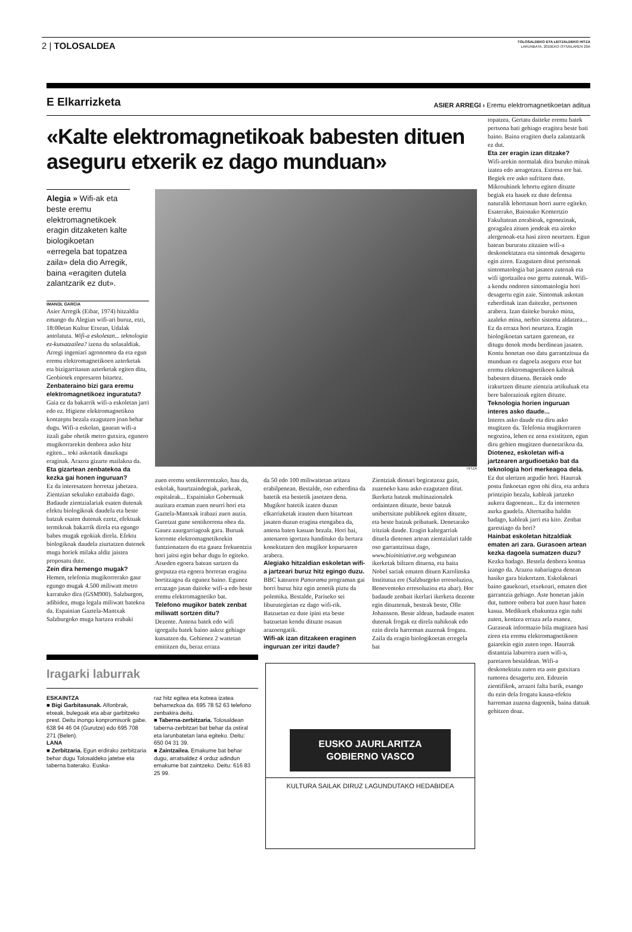2 | TOLOSALDEA
TOLOSALDEKO ETA LEITZALDEKO HITZA
LARUNBATA, 2010EKO OTSAILAREN 20A
E Elkarrizketa ASIER ARREGI › Eremu elektromagnetikoetan aditua
«Kalte elektromagnetikoak babesten dituen aseguru etxerik ez dago munduan»
Alegia » Wifi-ak eta beste eremu elektromagnetikoek eragin ditzaketen kalte biologikoetan «erregela bat topatzea zaila» dela dio Arregik, baina «eragiten dutela zalantzarik ez dut».
IMANOL GARCIA
Asier Arregik (Eibar, 1974) hitzaldia emango du Alegian wifi-ari buruz, etzi, 18:00etan Kultur Etxean, Udalak antolatuta. Wifi-a eskoletan... teknologia ez-kutsatzailea? izena du solasaldiak. Arregi ingeniari agronomoa da eta egun eremu elektromagnetikoen azterketak eta bizigarritasun azterketak egiten ditu, Geobiotek enpresaren bitartez.
Zenbateraino bizi gara eremu elektromagnetikoez inguratuta?
Gaia ez da bakarrik wifi-a eskoletan jarri edo ez. Higiene elektromagnetikoa kontzeptu bezala ezagutzen joan behar dugu. Wifi-a eskolan, gauean wifi-a itzali gabe ohetik metro gutxira, egunero mugikorrarekin denbora asko hitz egiten... toki askotatik dauzkagu eraginak. Arazoa gizarte mailakoa da.
Eta gizartean zenbatekoa da kezka gai honen inguruan?
Ez da interesatzen horretaz jabetzea. Zientzian sekulako eztabaida dago. Badaude zientzialariak esaten dutenak efektu biologikoak daudela eta beste batzuk esaten dutenak ezetz, efektuak termikoak bakarrik direla eta egungo babes mugak egokiak direla. Efektu biologikoak daudela ziurtatzen dutenek muga horiek milaka aldiz jaistea proposatu dute.
Zein dira hemengo mugak?
Hemen, telefonia mugikorrerako gaur egungo mugak 4.500 miliwatt metro karratuko dira (GSM900). Salzburgon, adibidez, muga legala miliwatt batekoa da. Espainian Gaztela-Mantxak Salzburgoko muga hartzea erabaki
HITZA
zuen eremu sentikorrentzako, hau da, eskolak, haurtzaindegiak, parkeak, ospitaleak... Espainiako Gobernuak auzitara eraman zuen neurri hori eta Gaztela-Mantxak irabazi zuen auzia. Guretzat gune sentikorrena ohea da. Gauez zaurgarriagoak gara. Buruak korronte elektromagnetikoekin funtzionatzen du eta gauez frekuentzia hori jaitsi egin behar dugu lo egiteko. Atseden egoera batean sartzen da gorputza eta egoera horretan eragina bortitzagoa da egunez baino. Egunez errazago jasan daiteke wifi-a edo beste eremu elektromagnetiko bat.
Telefono mugikor batek zenbat miliwatt sortzen ditu?
Dezente. Antena batek edo wifi igorgailu batek baino askoz gehiago kutsatzen du. Gehienez 2 wattetan emititzen du, beraz erraza
da 50 edo 100 miliwattetan aritzea erabilpenean. Bestalde, oso ezberdina da batetik eta bestetik jasotzen dena. Mugikor batetik izaten duzun elkarrizketak irauten duen bitartean jasaten duzun eragina etengabea da, antena baten kasuan bezala. Hori bai, antenaren igortzea handituko da bertara konektatzen den mugikor kopuruaren arabera.
Alegiako hitzaldian eskoletan wifi-a jartzeari buruz hitz egingo duzu.
BBC katearen Panorama programan gai horri buruz hitz egin zenetik piztu da polemika. Bestalde, Pariseko sei liburutegietan ez dago wifi-rik. Batzuetan ez dute ipini eta beste batzuetan kendu dituzte osasun arazoengatik.
Wifi-ak izan ditzakeen eraginen inguruan zer iritzi daude?
Zientziak dionari begiratzeaz gain, zuzeneko kasu asko ezagutzen ditut. Ikerketa batzuk multinazionalek ordaintzen dituzte, beste batzuk unibertsitate publikoek egiten dituzte, eta beste batzuk pribatuek. Denetarako iritziak daude. Eragin kaltegarriak dituela diotenen artean zientzialari talde oso garrantzitsua dago, www.bioinitiative.org webgunean ikerketak biltzen dituena, eta baita Nobel sariak ematen dituen Karolinska Institutua ere (Salzburgeko erresoluzioa, Beneventoko erresoluzioa eta abar). Hor badaude zenbait ikerlari ikerketa dezente egin dituztenak, besteak beste, Olle Johansson. Beste aldean, badaude esaten dutenak frogak ez direla nahikoak edo ezin direla harreman zuzenak frogatu. Zaila da eragin biologikoetan erregela bat
Iragarki laburrak
ESKAINTZA
■ Bigi Garbitasunak. Alfonbrak, etxeak, bulegoak eta abar garbitzeko prest. Deitu inongo konpromisorik gabe. 638 94 46 04 (Gurutze) edo 695 708 271 (Belen).
LANA
■ Zerbitzaria. Egun erdirako zerbitzaria behar dugu Tolosaldeko jatetxe eta taberna baterako. Euska-
raz hitz egitea eta kotxea izatea beharrezkoa da. 695 78 52 63 telefono zenbakira deitu.
■ Taberna-zerbitzaria. Tolosaldean taberna-zerbitzari bat behar da ostiral eta larunbatetan lana egiteko. Deitu: 650 04 31 39.
■ Zaintzailea. Emakume bat behar dugu, arratsaldez 4 orduz adindun emakume bat zaintzeko. Deitu: 616 83 25 99.
EUSKO JAURLARITZA
GOBIERNO VASCO
KULTURA SAILAK DIRUZ LAGUNDUTAKO HEDABIDEA
topatzea. Gertatu daiteke eremu batek pertsona bati gehiago eragitea beste bati baino. Baina eragiten duela zalantzarik ez dut.
Eta zer eragin izan ditzake?
Wifi-arekin normalak dira buruko minak izatea edo areagotzea. Estresa ere bai. Begiek ere asko sufritzen dute. Mikrouhinek lehortu egiten dituzte begiak eta hauek ez dute defentsa naturalik lehortasun horri aurre egiteko. Esaterako, Baionako Komertzio Fakultatean zorabioak, egonezinak, goragalea zituen jendeak eta aireko alergenoak-eta hasi ziren neurtzen. Egun batean bururatu zitzaien wifi-a deskonektatzea eta sintomak desagertu egin ziren. Ezagutzen ditut pertsonak sintomatologia bat jasaten zutenak eta wifi igortzailea oso gertu zutenak. Wifi-a kendu ondoren sintomatologia hori desagertu egin zaie. Sintomak askotan ezberdinak izan daitezke, pertsonen arabera. Izan daiteke buruko mina, azaleko mina, nerbio sistema aldatzea... Ez da erraza hori neurtzea. Eragin biologikoetan sartzen garenean, ez ditugu denok modu berdinean jasaten. Kontu honetan oso datu garrantzitsua da munduan ez dagoela aseguru etxe bat eremu elektromagnetikoen kalteak babesten dituena. Beraiek ondo irakurtzen dituzte zientzia artikuluak eta bere balorazioak egiten dituzte.
Teknologia horien inguruan interes asko daude...
Interes asko daude eta diru asko mugitzen da. Telefonia mugikorraren negozioa, lehen ez zena existitzen, egun diru gehien mugitzen duenetarikoa da.
Diotenez, eskoletan wifi-a jartzearen argudioetako bat da teknologia hori merkeagoa dela.
Ez dut ulertzen argudio hori. Haurrak postu finkoetan egon ohi dira, eta ardura printzipio bezala, kableak jartzeko aukera dagoenean... Ez da interneten aurka gaudela. Alternatiba baldin badago, kableak jarri eta kito. Zenbat garestiago da hori?
Hainbat eskoletan hitzaldiak ematen ari zara. Gurasoen artean kezka dagoela sumatzen duzu?
Kezka badago. Bestela denbora kontua izango da. Arazoa nabariagoa denean hasiko gara bizkortzen. Eskolakoari baino gauekoari, etxekoari, ematen diot garrantzia gehiago. Aste honetan jakin dut, tumore onbera bat zuen haur baten kasua. Medikuek ebakuntza egin nahi zuten, kentzea erraza zela esanez. Gurasoak informazio bila mugitzen hasi ziren eta eremu elektromagnetikoen gaiarekin egin zuten topo. Haurrak distantzia laburrera zuen wifi-a, paretaren bestaldean. Wifi-a deskonektatu zuten eta aste gutxitara tumorea desagertu zen. Edozein zientifikok, arrazoi falta barik, esango du ezin dela frogatu kausa-efektu harreman zuzena dagoenik, baina datuak gehitzen doaz.